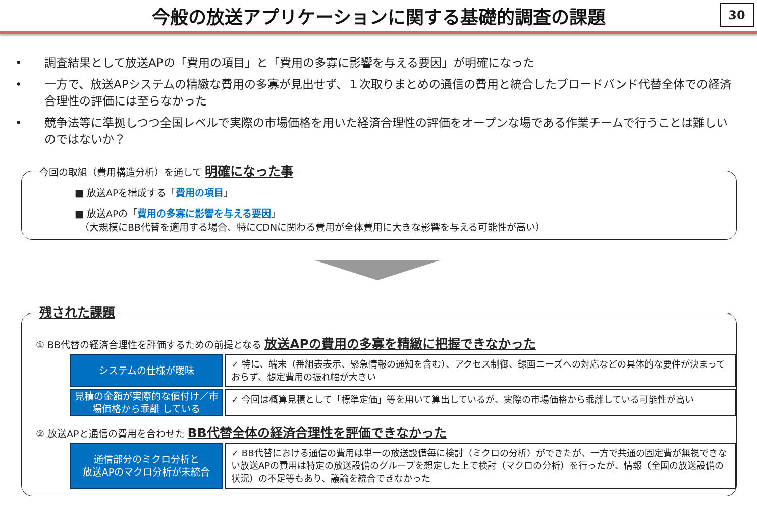今般の放送アプリケーションに関する基礎的調査の課題
30
• 調査結果として放送APの「費用の項目」と「費用の多寡に影響を与える要因」が明確になった
• 一方で、放送APシステムの精緻な費用の多寡が見出せず、１次取りまとめの通信の費用と統合したブロードバンド代替全体での経済合理性の評価には至らなかった
• 競争法等に準拠しつつ全国レベルで実際の市場価格を用いた経済合理性の評価をオープンな場である作業チームで行うことは難しいのではないか？
今回の取組（費用構造分析）を通して 明確になった事
■ 放送APを構成する「費用の項目」
■ 放送APの「費用の多寡に影響を与える要因」
（大規模にBB代替を適用する場合、特にCDNに関わる費用が全体費用に大きな影響を与える可能性が高い）
残された課題
① BB代替の経済合理性を評価するための前提となる 放送APの費用の多寡を精緻に把握できなかった
システムの仕様が曖昧
✓ 特に、端末（番組表表示、緊急情報の通知を含む）、アクセス制御、録画ニーズへの対応などの具体的な要件が決まっておらず、想定費用の振れ幅が大きい
見積の金額が実際的な値付け／市場価格から乖離 している
✓ 今回は概算見積として「標準定価」等を用いて算出しているが、実際の市場価格から乖離している可能性が高い
② 放送APと通信の費用を合わせた BB代替全体の経済合理性を評価できなかった
通信部分のミクロ分析と
放送APのマクロ分析が未統合
✓ BB代替における通信の費用は単一の放送設備毎に検討（ミクロの分析）ができたが、一方で共通の固定費が無視できない放送APの費用は特定の放送設備のグループを想定した上で検討（マクロの分析）を行ったが、情報（全国の放送設備の状況）の不足等もあり、議論を統合できなかった